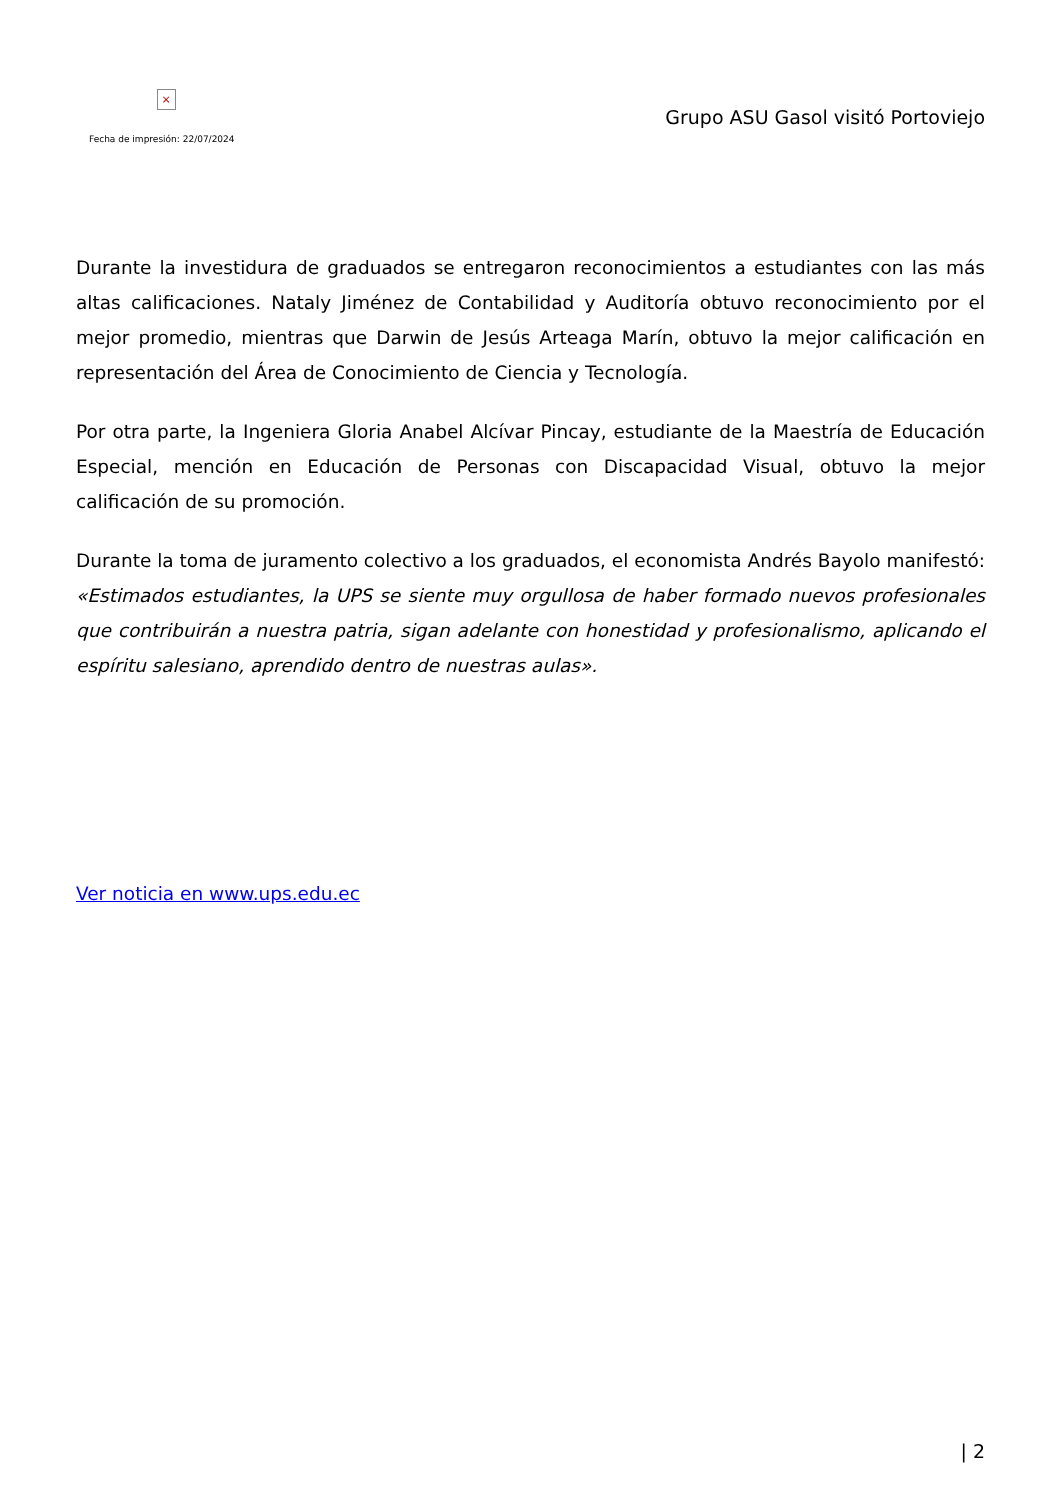×
Fecha de impresión: 22/07/2024
Grupo ASU Gasol visitó Portoviejo
Durante la investidura de graduados se entregaron reconocimientos a estudiantes con las más altas calificaciones. Nataly Jiménez de Contabilidad y Auditoría obtuvo reconocimiento por el mejor promedio, mientras que Darwin de Jesús Arteaga Marín, obtuvo la mejor calificación en representación del Área de Conocimiento de Ciencia y Tecnología.
Por otra parte, la Ingeniera Gloria Anabel Alcívar Pincay, estudiante de la Maestría de Educación Especial, mención en Educación de Personas con Discapacidad Visual, obtuvo la mejor calificación de su promoción.
Durante la toma de juramento colectivo a los graduados, el economista Andrés Bayolo manifestó: «Estimados estudiantes, la UPS se siente muy orgullosa de haber formado nuevos profesionales que contribuirán a nuestra patria, sigan adelante con honestidad y profesionalismo, aplicando el espíritu salesiano, aprendido dentro de nuestras aulas».
Ver noticia en www.ups.edu.ec
| 2